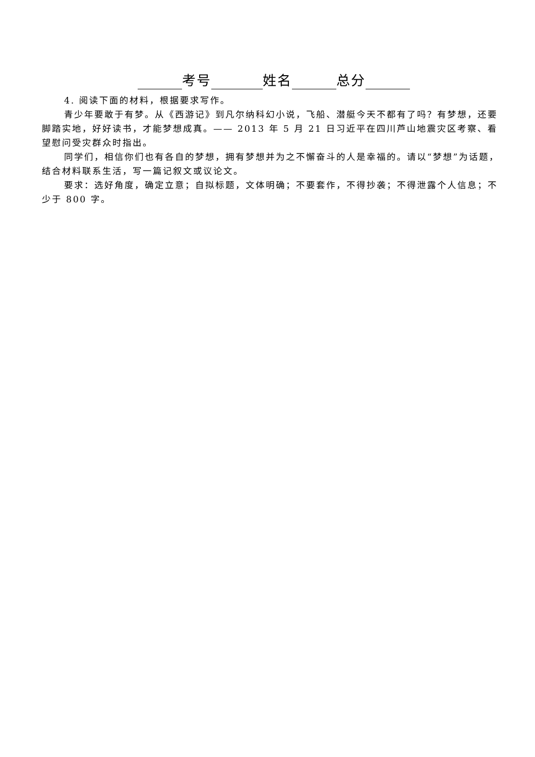考号 姓名 总分
4. 阅读下面的材料，根据要求写作。
青少年要敢于有梦。从《西游记》到凡尔纳科幻小说，飞船、潜艇今天不都有了吗？有梦想，还要脚踏实地，好好读书，才能梦想成真。—— 2013 年 5 月 21 日习近平在四川芦山地震灾区考察、看望慰问受灾群众时指出。
同学们，相信你们也有各自的梦想，拥有梦想并为之不懈奋斗的人是幸福的。请以“梦想”为话题，结合材料联系生活，写一篇记叙文或议论文。
要求：选好角度，确定立意；自拟标题，文体明确；不要套作，不得抄袭；不得泄露个人信息；不少于 800 字。